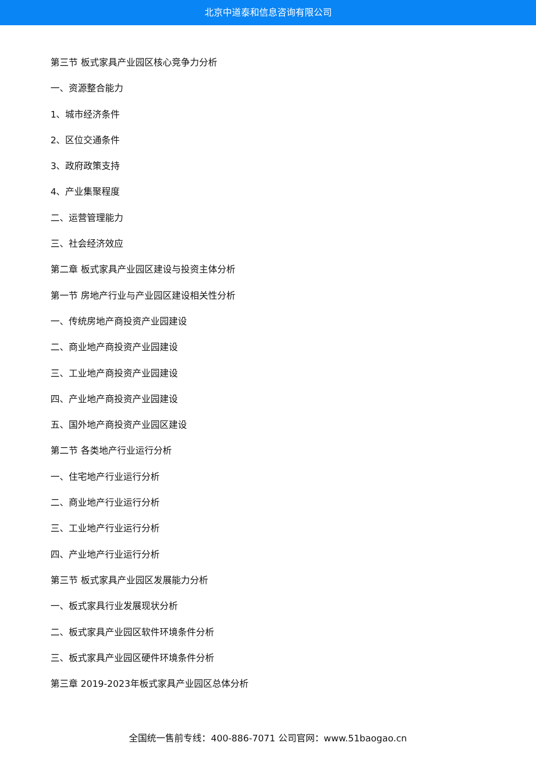北京中道泰和信息咨询有限公司
第三节 板式家具产业园区核心竞争力分析
一、资源整合能力
1、城市经济条件
2、区位交通条件
3、政府政策支持
4、产业集聚程度
二、运营管理能力
三、社会经济效应
第二章 板式家具产业园区建设与投资主体分析
第一节 房地产行业与产业园区建设相关性分析
一、传统房地产商投资产业园建设
二、商业地产商投资产业园建设
三、工业地产商投资产业园建设
四、产业地产商投资产业园建设
五、国外地产商投资产业园区建设
第二节 各类地产行业运行分析
一、住宅地产行业运行分析
二、商业地产行业运行分析
三、工业地产行业运行分析
四、产业地产行业运行分析
第三节 板式家具产业园区发展能力分析
一、板式家具行业发展现状分析
二、板式家具产业园区软件环境条件分析
三、板式家具产业园区硬件环境条件分析
第三章 2019-2023年板式家具产业园区总体分析
全国统一售前专线：400-886-7071 公司官网：www.51baogao.cn